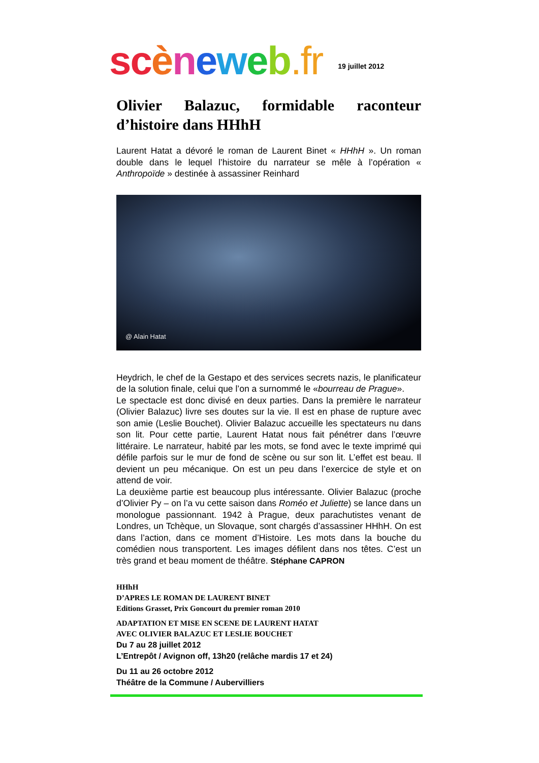sc èneweb.fr
19 juillet 2012
Olivier Balazuc, formidable raconteur d’histoire dans HHhH
Laurent Hatat a dévoré le roman de Laurent Binet « HHhH ». Un roman double dans le lequel l’histoire du narrateur se mêle à l’opération « Anthropoïde » destinée à assassiner Reinhard
@ Alain Hatat
Heydrich, le chef de la Gestapo et des services secrets nazis, le planificateur de la solution finale, celui que l’on a surnommé le «bourreau de Prague».
Le spectacle est donc divisé en deux parties. Dans la première le narrateur (Olivier Balazuc) livre ses doutes sur la vie. Il est en phase de rupture avec son amie (Leslie Bouchet). Olivier Balazuc accueille les spectateurs nu dans son lit. Pour cette partie, Laurent Hatat nous fait pénétrer dans l’œuvre littéraire. Le narrateur, habité par les mots, se fond avec le texte imprimé qui défile parfois sur le mur de fond de scène ou sur son lit. L’effet est beau. Il devient un peu mécanique. On est un peu dans l’exercice de style et on attend de voir.
La deuxième partie est beaucoup plus intéressante. Olivier Balazuc (proche d’Olivier Py – on l’a vu cette saison dans Roméo et Juliette) se lance dans un monologue passionnant. 1942 à Prague, deux parachutistes venant de Londres, un Tchèque, un Slovaque, sont chargés d’assassiner HHhH. On est dans l’action, dans ce moment d’Histoire. Les mots dans la bouche du comédien nous transportent. Les images défilent dans nos têtes. C’est un très grand et beau moment de théâtre. Stéphane CAPRON
HHhH
D’APRES LE ROMAN DE LAURENT BINET
Editions Grasset, Prix Goncourt du premier roman 2010
ADAPTATION ET MISE EN SCENE DE LAURENT HATAT
AVEC OLIVIER BALAZUC ET LESLIE BOUCHET
Du 7 au 28 juillet 2012
L’Entrepôt / Avignon off, 13h20 (relâche mardis 17 et 24)
Du 11 au 26 octobre 2012
Théâtre de la Commune / Aubervilliers